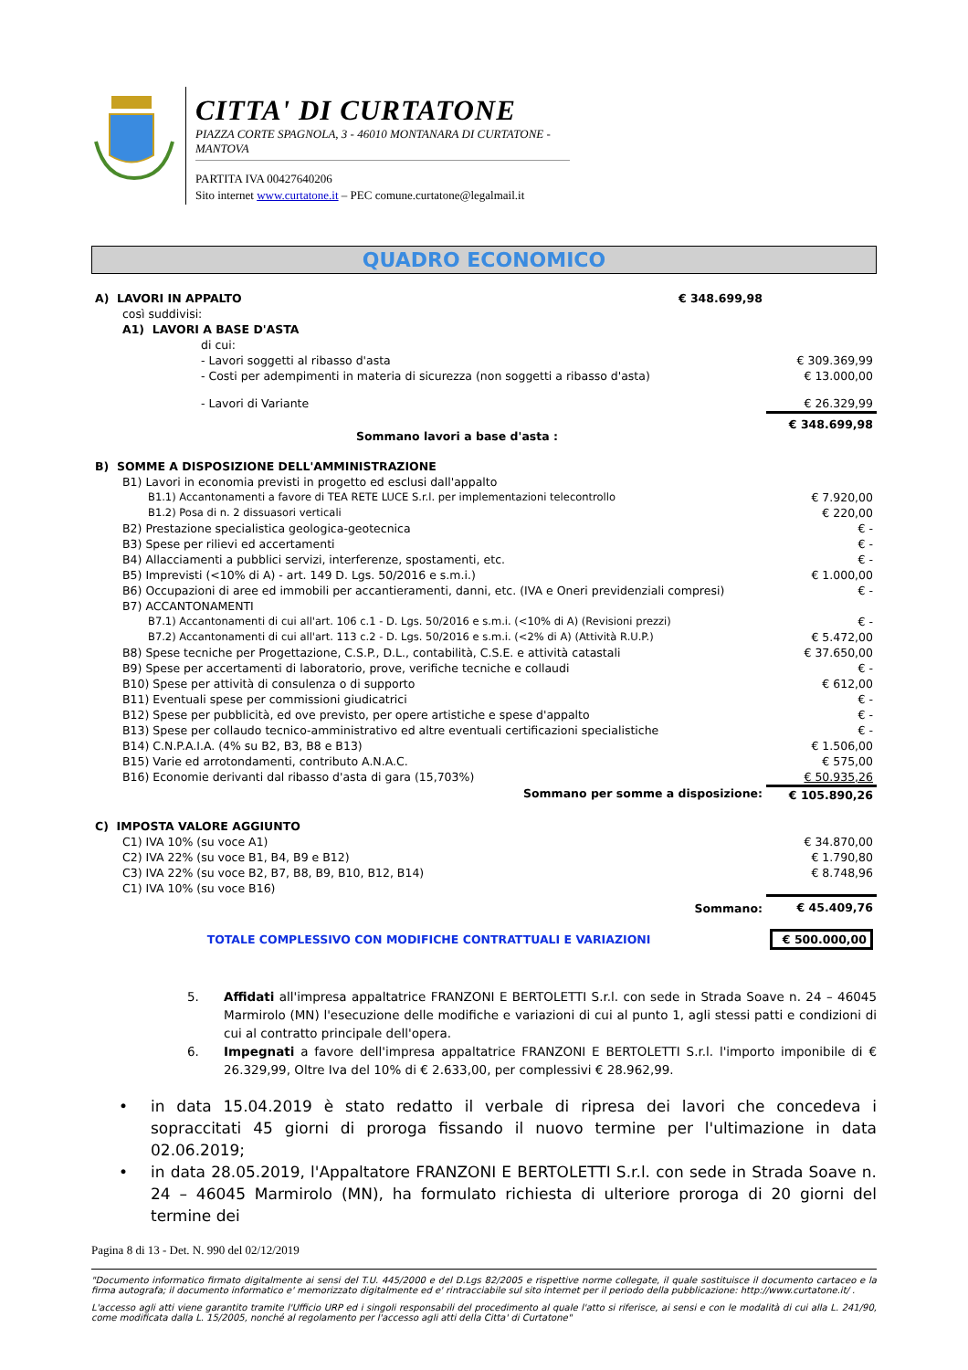CITTA' DI CURTATONE
PIAZZA CORTE SPAGNOLA, 3 - 46010 MONTANARA DI CURTATONE - MANTOVA
PARTITA IVA 00427640206
Sito internet www.curtatone.it – PEC comune.curtatone@legalmail.it
QUADRO ECONOMICO
| A) LAVORI IN APPALTO | € 348.699,98 | |
| così suddivisi: | | |
| A1) LAVORI A BASE D'ASTA | | |
| di cui: | | |
| - Lavori soggetti al ribasso d'asta | | € 309.369,99 |
| - Costi per adempimenti in materia di sicurezza (non soggetti a ribasso d'asta) | | € 13.000,00 |
| - Lavori di Variante | | € 26.329,99 |
| Sommano lavori a base d'asta : | | € 348.699,98 |
| B) SOMME A DISPOSIZIONE DELL'AMMINISTRAZIONE | | |
| B1) Lavori in economia previsti in progetto ed esclusi dall'appalto | | |
| B1.1) Accantonamenti a favore di TEA RETE LUCE S.r.l. per implementazioni telecontrollo | | € 7.920,00 |
| B1.2) Posa di n. 2 dissuasori verticali | | € 220,00 |
| B2) Prestazione specialistica geologica-geotecnica | | € - |
| B3) Spese per rilievi ed accertamenti | | € - |
| B4) Allacciamenti a pubblici servizi, interferenze, spostamenti, etc. | | € - |
| B5) Imprevisti (<10% di A) - art. 149 D. Lgs. 50/2016 e s.m.i.) | | € 1.000,00 |
| B6) Occupazioni di aree ed immobili per accantieramenti, danni, etc. (IVA e Oneri previdenziali compresi) | | € - |
| B7) ACCANTONAMENTI | | |
| B7.1) Accantonamenti di cui all'art. 106 c.1 - D. Lgs. 50/2016 e s.m.i. (<10% di A) (Revisioni prezzi) | | € - |
| B7.2) Accantonamenti di cui all'art. 113 c.2 - D. Lgs. 50/2016 e s.m.i. (<2% di A) (Attività R.U.P.) | | € 5.472,00 |
| B8) Spese tecniche per Progettazione, C.S.P., D.L., contabilità, C.S.E. e attività catastali | | € 37.650,00 |
| B9) Spese per accertamenti di laboratorio, prove, verifiche tecniche e collaudi | | € - |
| B10) Spese per attività di consulenza o di supporto | | € 612,00 |
| B11) Eventuali spese per commissioni giudicatrici | | € - |
| B12) Spese per pubblicità, ed ove previsto, per opere artistiche e spese d'appalto | | € - |
| B13) Spese per collaudo tecnico-amministrativo ed altre eventuali certificazioni specialistiche | | € - |
| B14) C.N.P.A.I.A. (4% su B2, B3, B8 e B13) | | € 1.506,00 |
| B15) Varie ed arrotondamenti, contributo A.N.A.C. | | € 575,00 |
| B16) Economie derivanti dal ribasso d'asta di gara (15,703%) | | € 50.935,26 |
| Sommano per somme a disposizione: | | € 105.890,26 |
| C) IMPOSTA VALORE AGGIUNTO | | |
| C1) IVA 10% (su voce A1) | | € 34.870,00 |
| C2) IVA 22% (su voce B1, B4, B9 e B12) | | € 1.790,80 |
| C3) IVA 22% (su voce B2, B7, B8, B9, B10, B12, B14) | | € 8.748,96 |
| C1) IVA 10% (su voce B16) | | |
| Sommano: | | € 45.409,76 |
| TOTALE COMPLESSIVO CON MODIFICHE CONTRATTUALI E VARIAZIONI | | € 500.000,00 |
5. Affidati all'impresa appaltatrice FRANZONI E BERTOLETTI S.r.l. con sede in Strada Soave n. 24 – 46045 Marmirolo (MN) l'esecuzione delle modifiche e variazioni di cui al punto 1, agli stessi patti e condizioni di cui al contratto principale dell'opera.
6. Impegnati a favore dell'impresa appaltatrice FRANZONI E BERTOLETTI S.r.l. l'importo imponibile di € 26.329,99, Oltre Iva del 10% di € 2.633,00, per complessivi € 28.962,99.
• in data 15.04.2019 è stato redatto il verbale di ripresa dei lavori che concedeva i sopraccitati 45 giorni di proroga fissando il nuovo termine per l'ultimazione in data 02.06.2019;
• in data 28.05.2019, l'Appaltatore FRANZONI E BERTOLETTI S.r.l. con sede in Strada Soave n. 24 – 46045 Marmirolo (MN), ha formulato richiesta di ulteriore proroga di 20 giorni del termine dei
Pagina 8 di 13 - Det. N. 990 del 02/12/2019
"Documento informatico firmato digitalmente ai sensi del T.U. 445/2000 e del D.Lgs 82/2005 e rispettive norme collegate, il quale sostituisce il documento cartaceo e la firma autografa; il documento informatico e' memorizzato digitalmente ed e' rintracciabile sul sito internet per il periodo della pubblicazione: http://www.curtatone.it/ .
L'accesso agli atti viene garantito tramite l'Ufficio URP ed i singoli responsabili del procedimento al quale l'atto si riferisce, ai sensi e con le modalità di cui alla L. 241/90, come modificata dalla L. 15/2005, nonché al regolamento per l'accesso agli atti della Citta' di Curtatone"